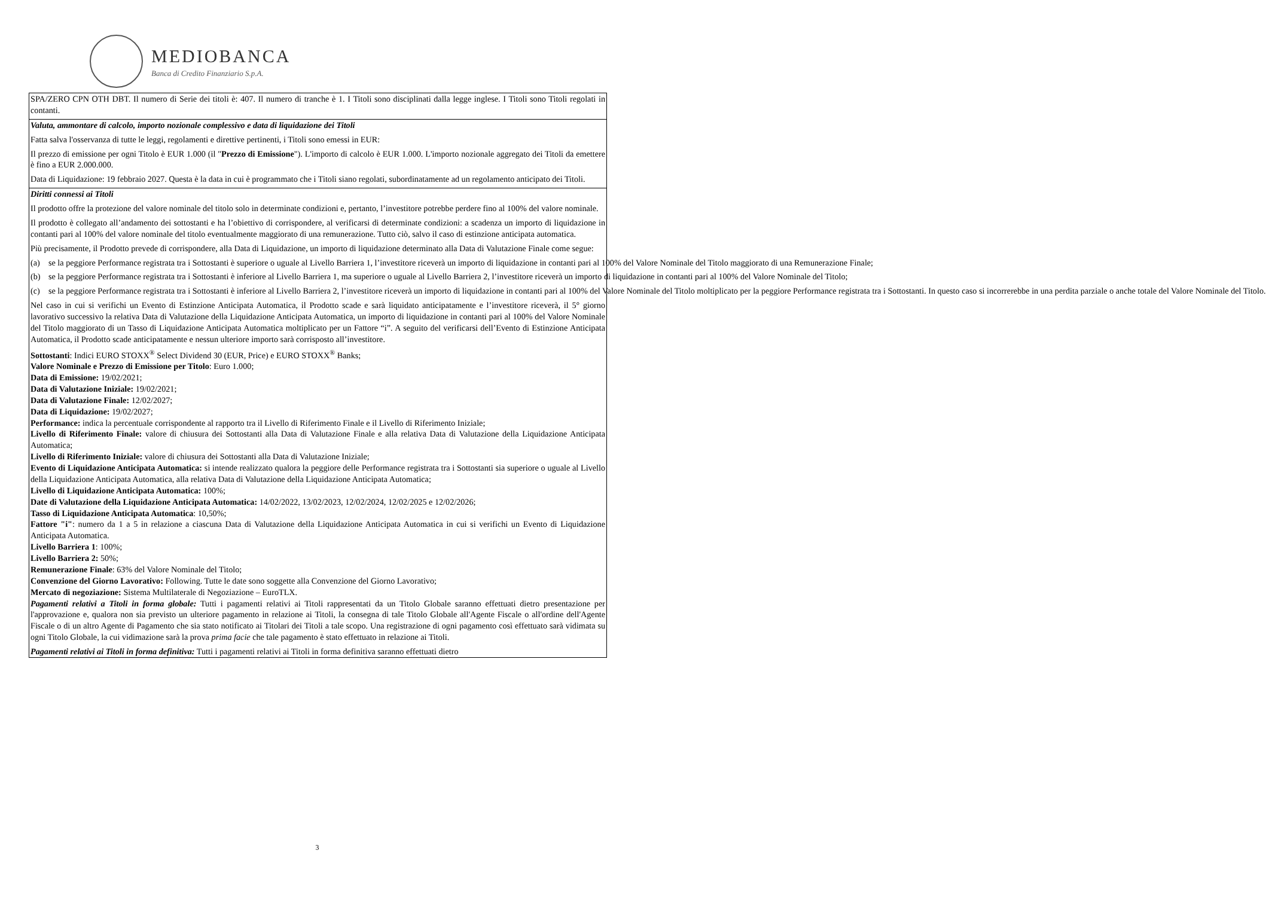MEDIOBANCA
Banca di Credito Finanziario S.p.A.
SPA/ZERO CPN OTH DBT. Il numero di Serie dei titoli è: 407. Il numero di tranche è 1. I Titoli sono disciplinati dalla legge inglese. I Titoli sono Titoli regolati in contanti.
Valuta, ammontare di calcolo, importo nozionale complessivo e data di liquidazione dei Titoli
Fatta salva l'osservanza di tutte le leggi, regolamenti e direttive pertinenti, i Titoli sono emessi in EUR:
Il prezzo di emissione per ogni Titolo è EUR 1.000 (il "Prezzo di Emissione"). L'importo di calcolo è EUR 1.000. L'importo nozionale aggregato dei Titoli da emettere è fino a EUR 2.000.000.
Data di Liquidazione: 19 febbraio 2027. Questa è la data in cui è programmato che i Titoli siano regolati, subordinatamente ad un regolamento anticipato dei Titoli.
Diritti connessi ai Titoli
Il prodotto offre la protezione del valore nominale del titolo solo in determinate condizioni e, pertanto, l’investitore potrebbe perdere fino al 100% del valore nominale.
Il prodotto è collegato all’andamento dei sottostanti e ha l’obiettivo di corrispondere, al verificarsi di determinate condizioni: a scadenza un importo di liquidazione in contanti pari al 100% del valore nominale del titolo eventualmente maggiorato di una remunerazione. Tutto ciò, salvo il caso di estinzione anticipata automatica.
Più precisamente, il Prodotto prevede di corrispondere, alla Data di Liquidazione, un importo di liquidazione determinato alla Data di Valutazione Finale come segue:
(a) se la peggiore Performance registrata tra i Sottostanti è superiore o uguale al Livello Barriera 1, l’investitore riceverà un importo di liquidazione in contanti pari al 100% del Valore Nominale del Titolo maggiorato di una Remunerazione Finale;
(b) se la peggiore Performance registrata tra i Sottostanti è inferiore al Livello Barriera 1, ma superiore o uguale al Livello Barriera 2, l’investitore riceverà un importo di liquidazione in contanti pari al 100% del Valore Nominale del Titolo;
(c) se la peggiore Performance registrata tra i Sottostanti è inferiore al Livello Barriera 2, l’investitore riceverà un importo di liquidazione in contanti pari al 100% del Valore Nominale del Titolo moltiplicato per la peggiore Performance registrata tra i Sottostanti. In questo caso si incorrerebbe in una perdita parziale o anche totale del Valore Nominale del Titolo.
Nel caso in cui si verifichi un Evento di Estinzione Anticipata Automatica, il Prodotto scade e sarà liquidato anticipatamente e l’investitore riceverà, il 5° giorno lavorativo successivo la relativa Data di Valutazione della Liquidazione Anticipata Automatica, un importo di liquidazione in contanti pari al 100% del Valore Nominale del Titolo maggiorato di un Tasso di Liquidazione Anticipata Automatica moltiplicato per un Fattore “i”. A seguito del verificarsi dell’Evento di Estinzione Anticipata Automatica, il Prodotto scade anticipatamente e nessun ulteriore importo sarà corrisposto all’investitore.
Sottostanti: Indici EURO STOXX<sup>®</sup> Select Dividend 30 (EUR, Price) e EURO STOXX<sup>®</sup> Banks;
Valore Nominale e Prezzo di Emissione per Titolo: Euro 1.000;
Data di Emissione: 19/02/2021;
Data di Valutazione Iniziale: 19/02/2021;
Data di Valutazione Finale: 12/02/2027;
Data di Liquidazione: 19/02/2027;
Performance: indica la percentuale corrispondente al rapporto tra il Livello di Riferimento Finale e il Livello di Riferimento Iniziale;
Livello di Riferimento Finale: valore di chiusura dei Sottostanti alla Data di Valutazione Finale e alla relativa Data di Valutazione della Liquidazione Anticipata Automatica;
Livello di Riferimento Iniziale: valore di chiusura dei Sottostanti alla Data di Valutazione Iniziale;
Evento di Liquidazione Anticipata Automatica: si intende realizzato qualora la peggiore delle Performance registrata tra i Sottostanti sia superiore o uguale al Livello della Liquidazione Anticipata Automatica, alla relativa Data di Valutazione della Liquidazione Anticipata Automatica;
Livello di Liquidazione Anticipata Automatica: 100%;
Date di Valutazione della Liquidazione Anticipata Automatica: 14/02/2022, 13/02/2023, 12/02/2024, 12/02/2025 e 12/02/2026;
Tasso di Liquidazione Anticipata Automatica: 10,50%;
Fattore "i": numero da 1 a 5 in relazione a ciascuna Data di Valutazione della Liquidazione Anticipata Automatica in cui si verifichi un Evento di Liquidazione Anticipata Automatica.
Livello Barriera 1: 100%;
Livello Barriera 2: 50%;
Remunerazione Finale: 63% del Valore Nominale del Titolo;
Convenzione del Giorno Lavorativo: Following. Tutte le date sono soggette alla Convenzione del Giorno Lavorativo;
Mercato di negoziazione: Sistema Multilaterale di Negoziazione – EuroTLX.
Pagamenti relativi a Titoli in forma globale: Tutti i pagamenti relativi ai Titoli rappresentati da un Titolo Globale saranno effettuati dietro presentazione per l'approvazione e, qualora non sia previsto un ulteriore pagamento in relazione ai Titoli, la consegna di tale Titolo Globale all'Agente Fiscale o all'ordine dell'Agente Fiscale o di un altro Agente di Pagamento che sia stato notificato ai Titolari dei Titoli a tale scopo. Una registrazione di ogni pagamento così effettuato sarà vidimata su ogni Titolo Globale, la cui vidimazione sarà la prova prima facie che tale pagamento è stato effettuato in relazione ai Titoli.
Pagamenti relativi ai Titoli in forma definitiva: Tutti i pagamenti relativi ai Titoli in forma definitiva saranno effettuati dietro
3